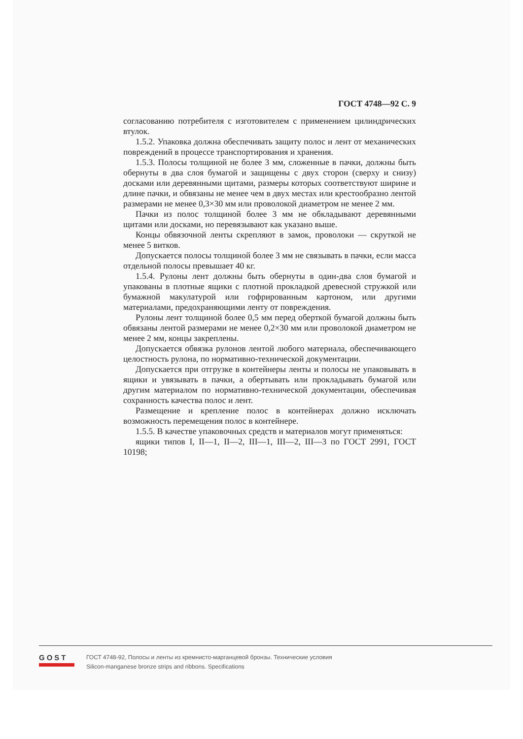ГОСТ 4748—92 С. 9
согласованию потребителя с изготовителем с применением цилиндрических втулок.
1.5.2. Упаковка должна обеспечивать защиту полос и лент от механических повреждений в процессе транспортирования и хранения.
1.5.3. Полосы толщиной не более 3 мм, сложенные в пачки, должны быть обернуты в два слоя бумагой и защищены с двух сторон (сверху и снизу) досками или деревянными щитами, размеры которых соответствуют ширине и длине пачки, и обвязаны не менее чем в двух местах или крестообразно лентой размерами не менее 0,3×30 мм или проволокой диаметром не менее 2 мм.
Пачки из полос толщиной более 3 мм не обкладывают деревянными щитами или досками, но перевязывают как указано выше.
Концы обвязочной ленты скрепляют в замок, проволоки — скруткой не менее 5 витков.
Допускается полосы толщиной более 3 мм не связывать в пачки, если масса отдельной полосы превышает 40 кг.
1.5.4. Рулоны лент должны быть обернуты в один-два слоя бумагой и упакованы в плотные ящики с плотной прокладкой древесной стружкой или бумажной макулатурой или гофрированным картоном, или другими материалами, предохраняющими ленту от повреждения.
Рулоны лент толщиной более 0,5 мм перед оберткой бумагой должны быть обвязаны лентой размерами не менее 0,2×30 мм или проволокой диаметром не менее 2 мм, концы закреплены.
Допускается обвязка рулонов лентой любого материала, обеспечивающего целостность рулона, по нормативно-технической документации.
Допускается при отгрузке в контейнеры ленты и полосы не упаковывать в ящики и увязывать в пачки, а обертывать или прокладывать бумагой или другим материалом по нормативно-технической документации, обеспечивая сохранность качества полос и лент.
Размещение и крепление полос в контейнерах должно исключать возможность перемещения полос в контейнере.
1.5.5. В качестве упаковочных средств и материалов могут применяться:
ящики типов I, II—1, II—2, III—1, III—2, III—3 по ГОСТ 2991, ГОСТ 10198;
GOST
ГОСТ 4748-92, Полосы и ленты из кремнисто-марганцевой бронзы. Технические условия
Silicon-manganese bronze strips and ribbons. Specifications